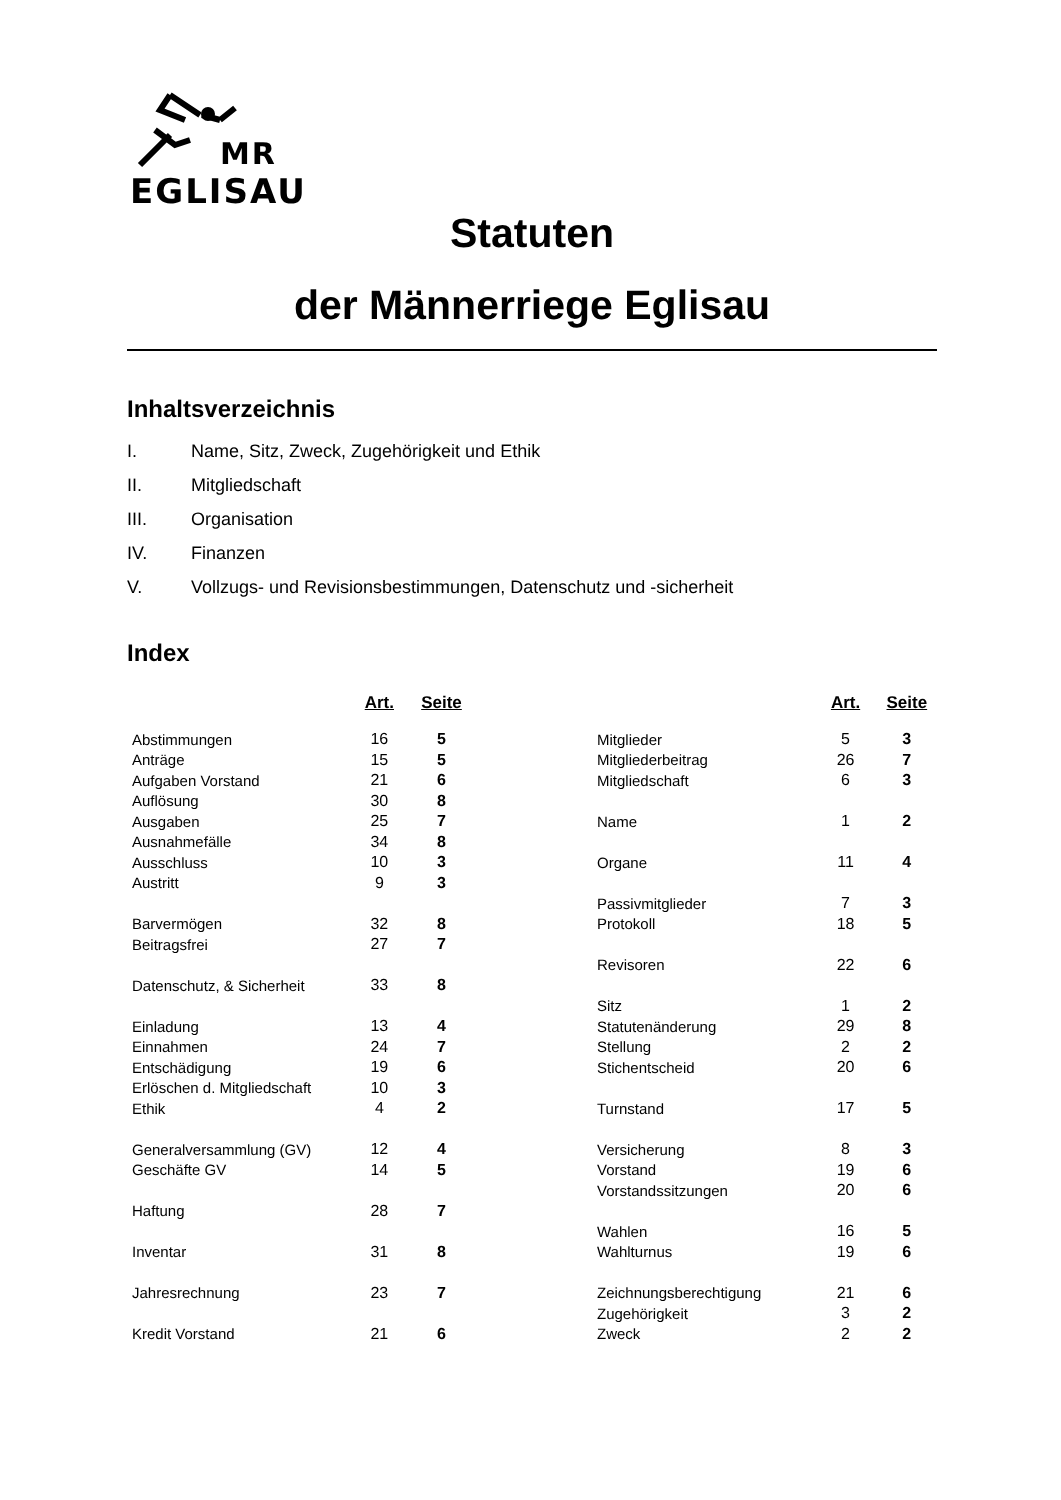MR
EGLISAU
Statuten
der Männerriege Eglisau
Inhaltsverzeichnis
I. Name, Sitz, Zweck, Zugehörigkeit und Ethik
II. Mitgliedschaft
III. Organisation
IV. Finanzen
V. Vollzugs- und Revisionsbestimmungen, Datenschutz und -sicherheit
Index
| | Art. | Seite |
| --- | --- | --- |
| Abstimmungen | 16 | 5 |
| Anträge | 15 | 5 |
| Aufgaben Vorstand | 21 | 6 |
| Auflösung | 30 | 8 |
| Ausgaben | 25 | 7 |
| Ausnahmefälle | 34 | 8 |
| Ausschluss | 10 | 3 |
| Austritt | 9 | 3 |
| Barvermögen | 32 | 8 |
| Beitragsfrei | 27 | 7 |
| Datenschutz, & Sicherheit | 33 | 8 |
| Einladung | 13 | 4 |
| Einnahmen | 24 | 7 |
| Entschädigung | 19 | 6 |
| Erlöschen d. Mitgliedschaft | 10 | 3 |
| Ethik | 4 | 2 |
| Generalversammlung (GV) | 12 | 4 |
| Geschäfte GV | 14 | 5 |
| Haftung | 28 | 7 |
| Inventar | 31 | 8 |
| Jahresrechnung | 23 | 7 |
| Kredit Vorstand | 21 | 6 |
| | Art. | Seite |
| --- | --- | --- |
| Mitglieder | 5 | 3 |
| Mitgliederbeitrag | 26 | 7 |
| Mitgliedschaft | 6 | 3 |
| Name | 1 | 2 |
| Organe | 11 | 4 |
| Passivmitglieder | 7 | 3 |
| Protokoll | 18 | 5 |
| Revisoren | 22 | 6 |
| Sitz | 1 | 2 |
| Statutenänderung | 29 | 8 |
| Stellung | 2 | 2 |
| Stichentscheid | 20 | 6 |
| Turnstand | 17 | 5 |
| Versicherung | 8 | 3 |
| Vorstand | 19 | 6 |
| Vorstandssitzungen | 20 | 6 |
| Wahlen | 16 | 5 |
| Wahlturnus | 19 | 6 |
| Zeichnungsberechtigung | 21 | 6 |
| Zugehörigkeit | 3 | 2 |
| Zweck | 2 | 2 |